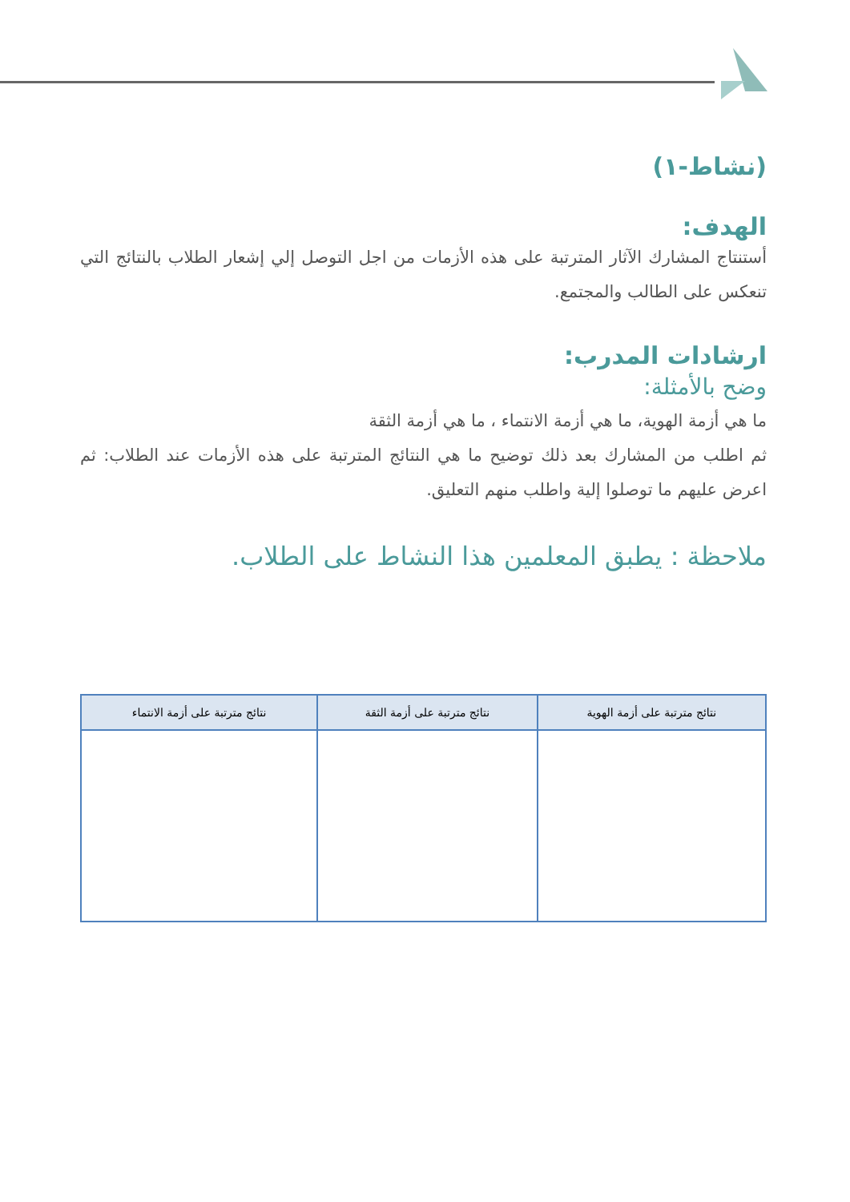(نشاط-١)
الهدف:
أستنتاج المشارك الآثار المترتبة على هذه الأزمات من اجل التوصل إلي إشعار الطلاب بالنتائج التي تنعكس على الطالب والمجتمع.
ارشادات المدرب:
وضح بالأمثلة:
ما هي أزمة الهوية، ما هي أزمة الانتماء ، ما هي أزمة الثقة
ثم اطلب من المشارك بعد ذلك توضيح ما هي النتائج المترتبة على هذه الأزمات عند الطلاب: ثم اعرض عليهم ما توصلوا إلية واطلب منهم التعليق.
ملاحظة : يطبق المعلمين هذا النشاط على الطلاب.
| نتائج مترتبة على أزمة الهوية | نتائج مترتبة على أزمة الثقة | نتائج مترتبة على أزمة الانتماء |
| --- | --- | --- |